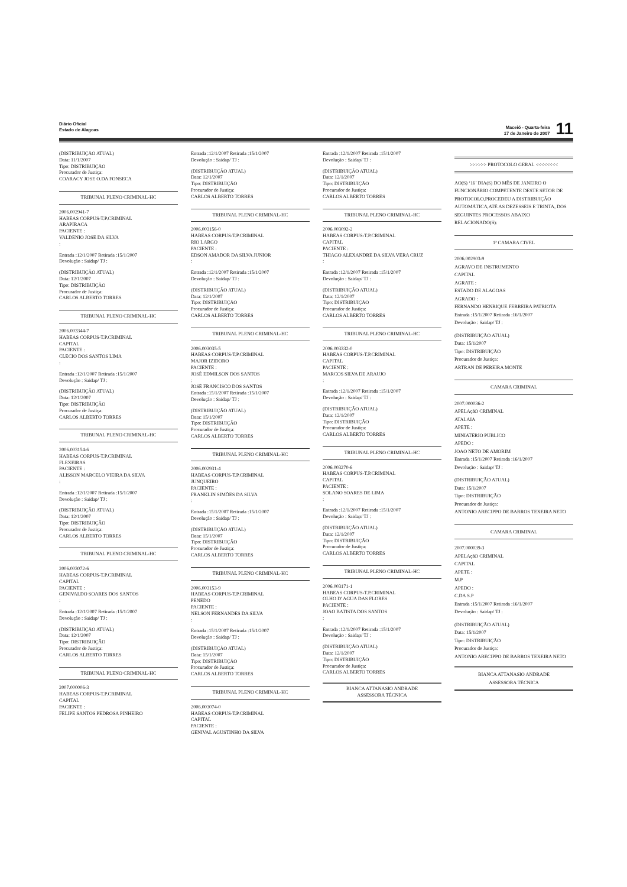Diário Oficial
Estado de Alagoas
Maceió - Quarta-feira
17 de Janeiro de 2007
11
(DISTRIBUIÇÃO ATUAL)
Data: 11/1/2007
Tipo: DISTRIBUIÇÃO
Procurador de Justiça:
COARACY JOSE O.DA FONSECA
TRIBUNAL PLENO CRIMINAL-HC
2006.002941-7
HABEAS CORPUS-T.P.CRIMINAL
ARAPIRACA
PACIENTE :
VALDENIO JOSE DA SILVA
:
Entrada :12/1/2007 Retirada :15/1/2007
Devolução : Saidap/ TJ :
(DISTRIBUIÇÃO ATUAL)
Data: 12/1/2007
Tipo: DISTRIBUIÇÃO
Procurador de Justiça:
CARLOS ALBERTO TORRES
TRIBUNAL PLENO CRIMINAL-HC
2006.003344-7
HABEAS CORPUS-T.P.CRIMINAL
CAPITAL
PACIENTE :
CLECIO DOS SANTOS LIMA
:
Entrada :12/1/2007 Retirada :15/1/2007
Devolução : Saidap/ TJ :
(DISTRIBUIÇÃO ATUAL)
Data: 12/1/2007
Tipo: DISTRIBUIÇÃO
Procurador de Justiça:
CARLOS ALBERTO TORRES
TRIBUNAL PLENO CRIMINAL-HC
2006.003154-6
HABEAS CORPUS-T.P.CRIMINAL
FLEXEIRAS
PACIENTE :
ALISSON MARCELO VIEIRA DA SILVA
:
Entrada :12/1/2007 Retirada :15/1/2007
Devolução : Saidap/ TJ :
(DISTRIBUIÇÃO ATUAL)
Data: 12/1/2007
Tipo: DISTRIBUIÇÃO
Procurador de Justiça:
CARLOS ALBERTO TORRES
TRIBUNAL PLENO CRIMINAL-HC
2006.003072-6
HABEAS CORPUS-T.P.CRIMINAL
CAPITAL
PACIENTE :
GENIVALDO SOARES DOS SANTOS
:
Entrada :12/1/2007 Retirada :15/1/2007
Devolução : Saidap/ TJ :
(DISTRIBUIÇÃO ATUAL)
Data: 12/1/2007
Tipo: DISTRIBUIÇÃO
Procurador de Justiça:
CARLOS ALBERTO TORRES
TRIBUNAL PLENO CRIMINAL-HC
2007.000006-3
HABEAS CORPUS-T.P.CRIMINAL
CAPITAL
PACIENTE :
FELIPE SANTOS PEDROSA PINHEIRO
Entrada :12/1/2007 Retirada :15/1/2007
Devolução : Saidap/ TJ :
(DISTRIBUIÇÃO ATUAL)
Data: 12/1/2007
Tipo: DISTRIBUIÇÃO
Procurador de Justiça:
CARLOS ALBERTO TORRES
TRIBUNAL PLENO CRIMINAL-HC
2006.003156-0
HABEAS CORPUS-T.P.CRIMINAL
RIO LARGO
PACIENTE :
EDSON AMADOR DA SILVA JUNIOR
:
Entrada :12/1/2007 Retirada :15/1/2007
Devolução : Saidap/ TJ :
(DISTRIBUIÇÃO ATUAL)
Data: 12/1/2007
Tipo: DISTRIBUIÇÃO
Procurador de Justiça:
CARLOS ALBERTO TORRES
TRIBUNAL PLENO CRIMINAL-HC
2006.003035-5
HABEAS CORPUS-T.P.CRIMINAL
MAJOR IZIDORO
PACIENTE :
JOSÉ EDMILSON DOS SANTOS
:
JOSÉ FRANCISCO DOS SANTOS
Entrada :15/1/2007 Retirada :15/1/2007
Devolução : Saidap/ TJ :
(DISTRIBUIÇÃO ATUAL)
Data: 15/1/2007
Tipo: DISTRIBUIÇÃO
Procurador de Justiça:
CARLOS ALBERTO TORRES
TRIBUNAL PLENO CRIMINAL-HC
2006.002931-4
HABEAS CORPUS-T.P.CRIMINAL
JUNQUEIRO
PACIENTE :
FRANKLIN SIMÕES DA SILVA
:
Entrada :15/1/2007 Retirada :15/1/2007
Devolução : Saidap/ TJ :
(DISTRIBUIÇÃO ATUAL)
Data: 15/1/2007
Tipo: DISTRIBUIÇÃO
Procurador de Justiça:
CARLOS ALBERTO TORRES
TRIBUNAL PLENO CRIMINAL-HC
2006.003153-9
HABEAS CORPUS-T.P.CRIMINAL
PENEDO
PACIENTE :
NELSON FERNANDES DA SILVA
:
Entrada :15/1/2007 Retirada :15/1/2007
Devolução : Saidap/ TJ :
(DISTRIBUIÇÃO ATUAL)
Data: 15/1/2007
Tipo: DISTRIBUIÇÃO
Procurador de Justiça:
CARLOS ALBERTO TORRES
TRIBUNAL PLENO CRIMINAL-HC
2006.003074-0
HABEAS CORPUS-T.P.CRIMINAL
CAPITAL
PACIENTE :
GENIVAL AGUSTINHO DA SILVA
Entrada :12/1/2007 Retirada :15/1/2007
Devolução : Saidap/ TJ :
(DISTRIBUIÇÃO ATUAL)
Data: 12/1/2007
Tipo: DISTRIBUIÇÃO
Procurador de Justiça:
CARLOS ALBERTO TORRES
TRIBUNAL PLENO CRIMINAL-HC
2006.003092-2
HABEAS CORPUS-T.P.CRIMINAL
CAPITAL
PACIENTE :
THIAGO ALEXANDRE DA SILVA VERA CRUZ
:
Entrada :12/1/2007 Retirada :15/1/2007
Devolução : Saidap/ TJ :
(DISTRIBUIÇÃO ATUAL)
Data: 12/1/2007
Tipo: DISTRIBUIÇÃO
Procurador de Justiça:
CARLOS ALBERTO TORRES
TRIBUNAL PLENO CRIMINAL-HC
2006.003332-0
HABEAS CORPUS-T.P.CRIMINAL
CAPITAL
PACIENTE :
MARCOS SILVA DE ARAUJO
:
Entrada :12/1/2007 Retirada :15/1/2007
Devolução : Saidap/ TJ :
(DISTRIBUIÇÃO ATUAL)
Data: 12/1/2007
Tipo: DISTRIBUIÇÃO
Procurador de Justiça:
CARLOS ALBERTO TORRES
TRIBUNAL PLENO CRIMINAL-HC
2006.003270-6
HABEAS CORPUS-T.P.CRIMINAL
CAPITAL
PACIENTE :
SOLANO SOARES DE LIMA
:
Entrada :12/1/2007 Retirada :15/1/2007
Devolução : Saidap/ TJ :
(DISTRIBUIÇÃO ATUAL)
Data: 12/1/2007
Tipo: DISTRIBUIÇÃO
Procurador de Justiça:
CARLOS ALBERTO TORRES
TRIBUNAL PLENO CRIMINAL-HC
2006.003171-1
HABEAS CORPUS-T.P.CRIMINAL
OLHO D' AGUA DAS FLORES
PACIENTE :
JOAO BATISTA DOS SANTOS
:
Entrada :12/1/2007 Retirada :15/1/2007
Devolução : Saidap/ TJ :
(DISTRIBUIÇÃO ATUAL)
Data: 12/1/2007
Tipo: DISTRIBUIÇÃO
Procurador de Justiça:
CARLOS ALBERTO TORRES
BIANCA ATTANASIO ANDRADE
ASSESSORA TÉCNICA
>>>>>> PROTOCOLO GERAL <<<<<<<<
AO(S) ‘16’ DIA(S) DO MÊS DE JANEIRO O FUNCIONÁRIO COMPETENTE DESTE SETOR DE PROTOCOLO,PROCEDEU A DISTRIBUIÇÃO AUTOMÁTICA,ATÉ AS DEZESSEIS E TRINTA, DOS SEGUINTES PROCESSOS ABAIXO RELACIONADO(S):
1ª CAMARA CIVEL
2006.002903-9
AGRAVO DE INSTRUMENTO
CAPITAL
AGRATE :
ESTADO DE ALAGOAS
AGRADO :
FERNANDO HENRIQUE FERREIRA PATRIOTA
Entrada :15/1/2007 Retirada :16/1/2007
Devolução : Saidap/ TJ :
(DISTRIBUIÇÃO ATUAL)
Data: 15/1/2007
Tipo: DISTRIBUIÇÃO
Procurador de Justiça:
ARTRAN DE PEREIRA MONTE
CAMARA CRIMINAL
2007.000036-2
APELAçãO CRIMINAL
ATALAIA
APETE :
MINIATERIO PUBLICO
APEDO :
JOAO NETO DE AMORIM
Entrada :15/1/2007 Retirada :16/1/2007
Devolução : Saidap/ TJ :
(DISTRIBUIÇÃO ATUAL)
Data: 15/1/2007
Tipo: DISTRIBUIÇÃO
Procurador de Justiça:
ANTONIO ARECIPPO DE BARROS TEXEIRA NETO
CAMARA CRIMINAL
2007.000039-3
APELAçãO CRIMINAL
CAPITAL
APETE :
M.P
APEDO :
C.DA S.P
Entrada :15/1/2007 Retirada :16/1/2007
Devolução : Saidap/ TJ :
(DISTRIBUIÇÃO ATUAL)
Data: 15/1/2007
Tipo: DISTRIBUIÇÃO
Procurador de Justiça:
ANTONIO ARECIPPO DE BARROS TEXEIRA NETO
BIANCA ATTANASIO ANDRADE
ASSESSORA TÉCNICA